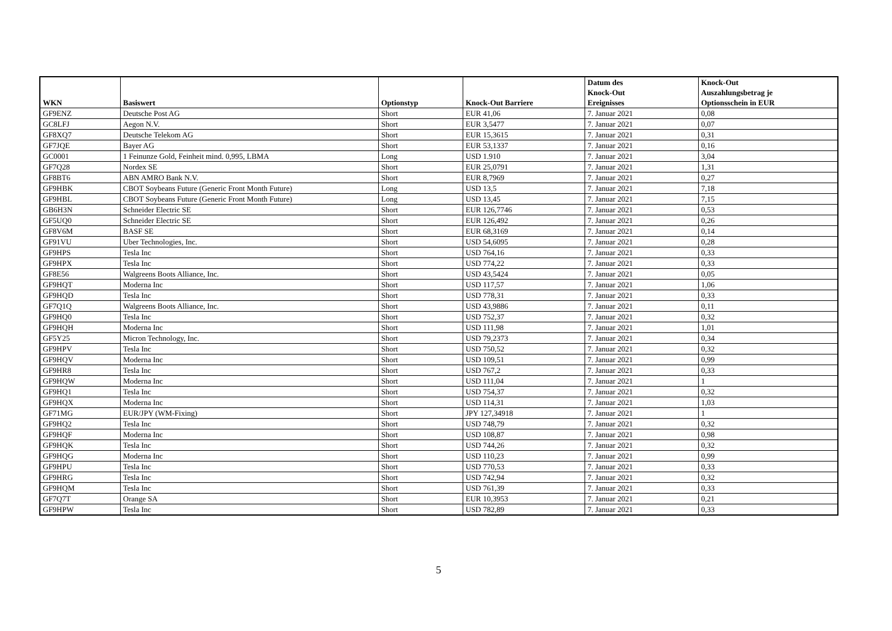| WKN | Basiswert | Optionstyp | Knock-Out Barriere | Datum des Knock-Out Ereignisses | Knock-Out Auszahlungsbetrag je Optionsschein in EUR |
| --- | --- | --- | --- | --- | --- |
| GF9ENZ | Deutsche Post AG | Short | EUR 41,06 | 7. Januar 2021 | 0,08 |
| GC8LFJ | Aegon N.V. | Short | EUR 3,5477 | 7. Januar 2021 | 0,07 |
| GF8XQ7 | Deutsche Telekom AG | Short | EUR 15,3615 | 7. Januar 2021 | 0,31 |
| GF7JQE | Bayer AG | Short | EUR 53,1337 | 7. Januar 2021 | 0,16 |
| GC0001 | 1 Feinunze Gold, Feinheit mind. 0,995, LBMA | Long | USD 1.910 | 7. Januar 2021 | 3,04 |
| GF7Q28 | Nordex SE | Short | EUR 25,0791 | 7. Januar 2021 | 1,31 |
| GF8BT6 | ABN AMRO Bank N.V. | Short | EUR 8,7969 | 7. Januar 2021 | 0,27 |
| GF9HBK | CBOT Soybeans Future (Generic Front Month Future) | Long | USD 13,5 | 7. Januar 2021 | 7,18 |
| GF9HBL | CBOT Soybeans Future (Generic Front Month Future) | Long | USD 13,45 | 7. Januar 2021 | 7,15 |
| GB6H3N | Schneider Electric SE | Short | EUR 126,7746 | 7. Januar 2021 | 0,53 |
| GF5UQ0 | Schneider Electric SE | Short | EUR 126,492 | 7. Januar 2021 | 0,26 |
| GF8V6M | BASF SE | Short | EUR 68,3169 | 7. Januar 2021 | 0,14 |
| GF91VU | Uber Technologies, Inc. | Short | USD 54,6095 | 7. Januar 2021 | 0,28 |
| GF9HPS | Tesla Inc | Short | USD 764,16 | 7. Januar 2021 | 0,33 |
| GF9HPX | Tesla Inc | Short | USD 774,22 | 7. Januar 2021 | 0,33 |
| GF8E56 | Walgreens Boots Alliance, Inc. | Short | USD 43,5424 | 7. Januar 2021 | 0,05 |
| GF9HQT | Moderna Inc | Short | USD 117,57 | 7. Januar 2021 | 1,06 |
| GF9HQD | Tesla Inc | Short | USD 778,31 | 7. Januar 2021 | 0,33 |
| GF7Q1Q | Walgreens Boots Alliance, Inc. | Short | USD 43,9886 | 7. Januar 2021 | 0,11 |
| GF9HQ0 | Tesla Inc | Short | USD 752,37 | 7. Januar 2021 | 0,32 |
| GF9HQH | Moderna Inc | Short | USD 111,98 | 7. Januar 2021 | 1,01 |
| GF5Y25 | Micron Technology, Inc. | Short | USD 79,2373 | 7. Januar 2021 | 0,34 |
| GF9HPV | Tesla Inc | Short | USD 750,52 | 7. Januar 2021 | 0,32 |
| GF9HQV | Moderna Inc | Short | USD 109,51 | 7. Januar 2021 | 0,99 |
| GF9HR8 | Tesla Inc | Short | USD 767,2 | 7. Januar 2021 | 0,33 |
| GF9HQW | Moderna Inc | Short | USD 111,04 | 7. Januar 2021 | 1 |
| GF9HQ1 | Tesla Inc | Short | USD 754,37 | 7. Januar 2021 | 0,32 |
| GF9HQX | Moderna Inc | Short | USD 114,31 | 7. Januar 2021 | 1,03 |
| GF71MG | EUR/JPY (WM-Fixing) | Short | JPY 127,34918 | 7. Januar 2021 | 1 |
| GF9HQ2 | Tesla Inc | Short | USD 748,79 | 7. Januar 2021 | 0,32 |
| GF9HQF | Moderna Inc | Short | USD 108,87 | 7. Januar 2021 | 0,98 |
| GF9HQK | Tesla Inc | Short | USD 744,26 | 7. Januar 2021 | 0,32 |
| GF9HQG | Moderna Inc | Short | USD 110,23 | 7. Januar 2021 | 0,99 |
| GF9HPU | Tesla Inc | Short | USD 770,53 | 7. Januar 2021 | 0,33 |
| GF9HRG | Tesla Inc | Short | USD 742,94 | 7. Januar 2021 | 0,32 |
| GF9HQM | Tesla Inc | Short | USD 761,39 | 7. Januar 2021 | 0,33 |
| GF7Q7T | Orange SA | Short | EUR 10,3953 | 7. Januar 2021 | 0,21 |
| GF9HPW | Tesla Inc | Short | USD 782,89 | 7. Januar 2021 | 0,33 |
5